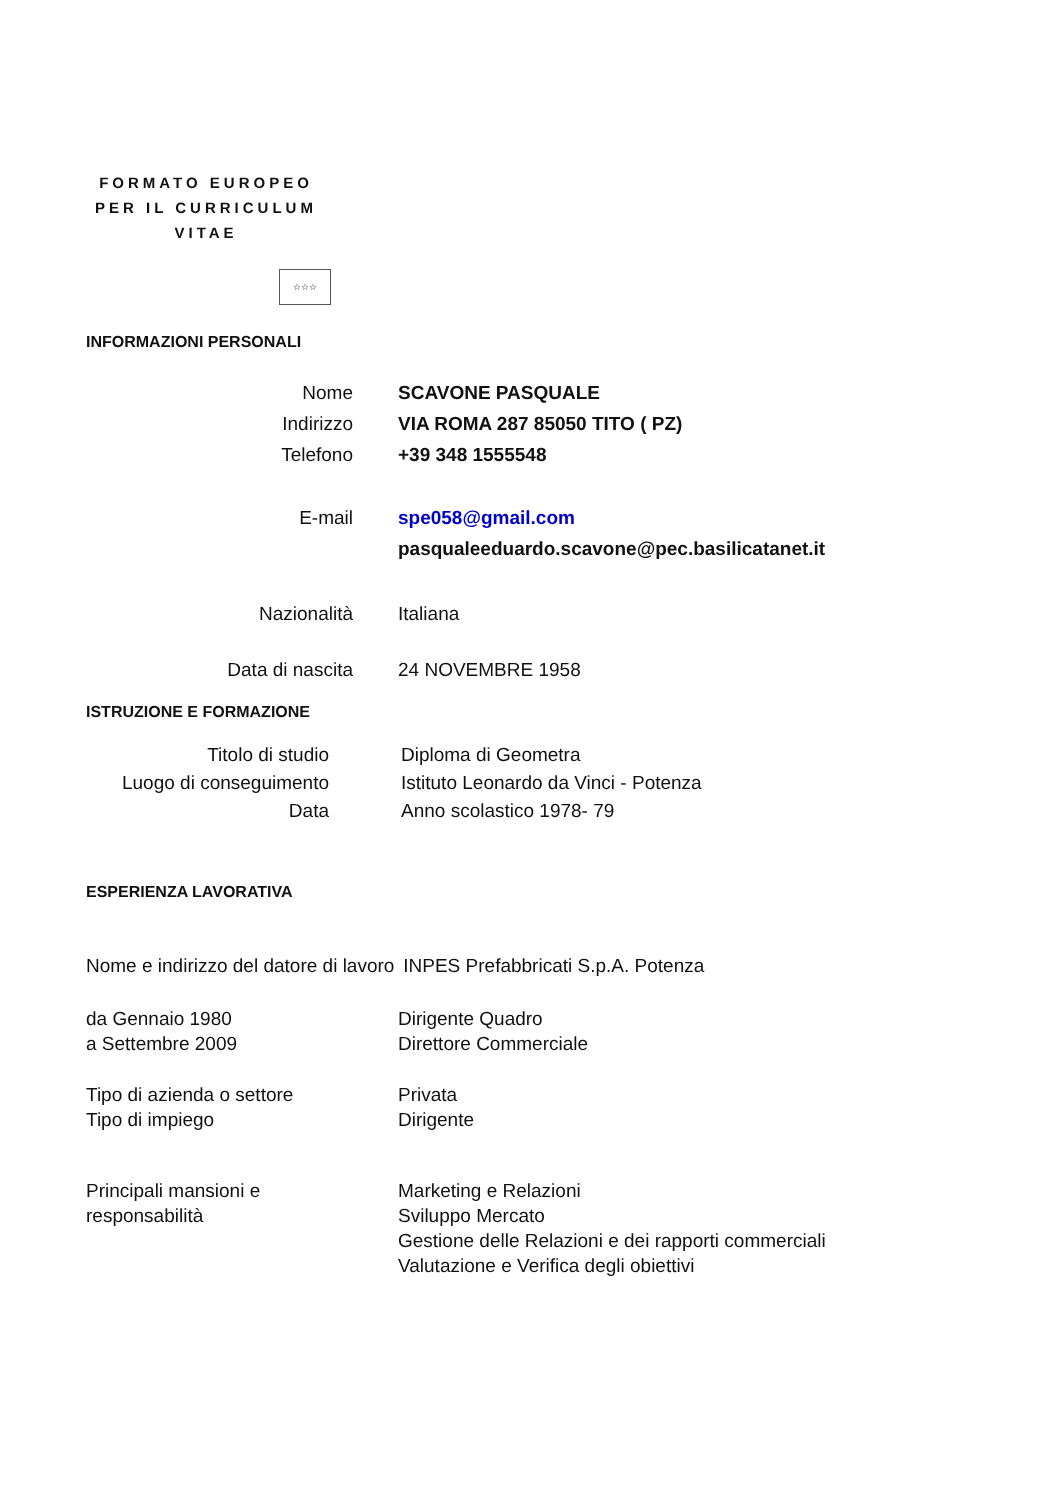FORMATO EUROPEO
PER IL CURRICULUM
VITAE
☆☆☆
INFORMAZIONI PERSONALI
Nome SCAVONE PASQUALE
Indirizzo VIA ROMA 287 85050 TITO ( PZ)
Telefono +39 348 1555548
E-mail spe058@gmail.com
pasqualeeduardo.scavone@pec.basilicatanet.it
Nazionalità Italiana
Data di nascita 24 NOVEMBRE 1958
ISTRUZIONE E FORMAZIONE
Titolo di studio Diploma di Geometra
Luogo di conseguimento
Istituto Leonardo da Vinci - Potenza
Data Anno scolastico 1978- 79
ESPERIENZA LAVORATIVA
Nome e indirizzo del datore di lavoro
INPES Prefabbricati S.p.A. Potenza
da Gennaio 1980
a Settembre 2009
Dirigente Quadro
Direttore Commerciale
Tipo di azienda o settore
Tipo di impiego
Privata
Dirigente
Principali mansioni e
responsabilità
Marketing e Relazioni
Sviluppo Mercato
Gestione delle Relazioni e dei rapporti commerciali
Valutazione e Verifica degli obiettivi